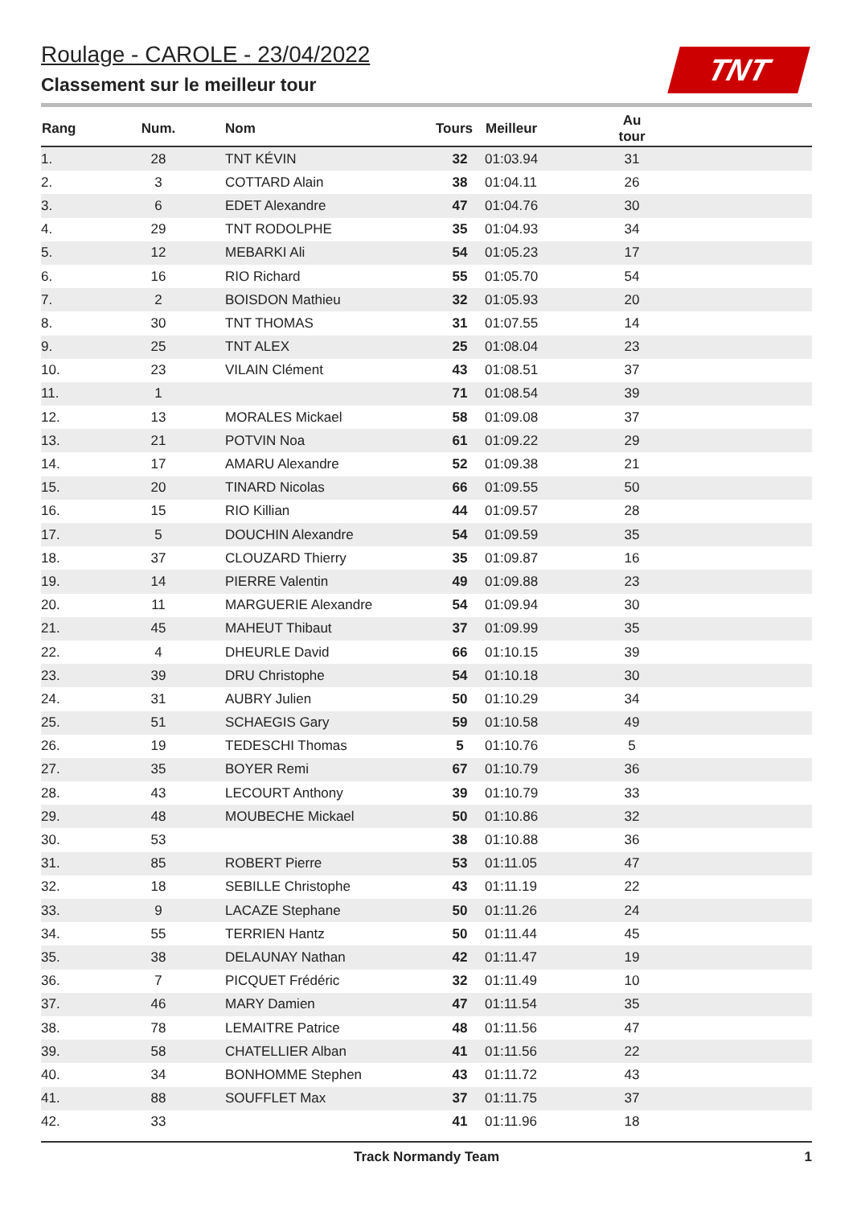Roulage - CAROLE - 23/04/2022
Classement sur le meilleur tour
TNT
| Rang | Num. | Nom | Tours | Meilleur | Au tour | |
| --- | --- | --- | --- | --- | --- | --- |
| 1. | 28 | TNT KÉVIN | 32 | 01:03.94 | 31 | |
| 2. | 3 | COTTARD Alain | 38 | 01:04.11 | 26 | |
| 3. | 6 | EDET Alexandre | 47 | 01:04.76 | 30 | |
| 4. | 29 | TNT RODOLPHE | 35 | 01:04.93 | 34 | |
| 5. | 12 | MEBARKI Ali | 54 | 01:05.23 | 17 | |
| 6. | 16 | RIO Richard | 55 | 01:05.70 | 54 | |
| 7. | 2 | BOISDON Mathieu | 32 | 01:05.93 | 20 | |
| 8. | 30 | TNT THOMAS | 31 | 01:07.55 | 14 | |
| 9. | 25 | TNT ALEX | 25 | 01:08.04 | 23 | |
| 10. | 23 | VILAIN Clément | 43 | 01:08.51 | 37 | |
| 11. | 1 | | 71 | 01:08.54 | 39 | |
| 12. | 13 | MORALES Mickael | 58 | 01:09.08 | 37 | |
| 13. | 21 | POTVIN Noa | 61 | 01:09.22 | 29 | |
| 14. | 17 | AMARU Alexandre | 52 | 01:09.38 | 21 | |
| 15. | 20 | TINARD Nicolas | 66 | 01:09.55 | 50 | |
| 16. | 15 | RIO Killian | 44 | 01:09.57 | 28 | |
| 17. | 5 | DOUCHIN Alexandre | 54 | 01:09.59 | 35 | |
| 18. | 37 | CLOUZARD Thierry | 35 | 01:09.87 | 16 | |
| 19. | 14 | PIERRE Valentin | 49 | 01:09.88 | 23 | |
| 20. | 11 | MARGUERIE Alexandre | 54 | 01:09.94 | 30 | |
| 21. | 45 | MAHEUT Thibaut | 37 | 01:09.99 | 35 | |
| 22. | 4 | DHEURLE David | 66 | 01:10.15 | 39 | |
| 23. | 39 | DRU Christophe | 54 | 01:10.18 | 30 | |
| 24. | 31 | AUBRY Julien | 50 | 01:10.29 | 34 | |
| 25. | 51 | SCHAEGIS Gary | 59 | 01:10.58 | 49 | |
| 26. | 19 | TEDESCHI Thomas | 5 | 01:10.76 | 5 | |
| 27. | 35 | BOYER Remi | 67 | 01:10.79 | 36 | |
| 28. | 43 | LECOURT Anthony | 39 | 01:10.79 | 33 | |
| 29. | 48 | MOUBECHE Mickael | 50 | 01:10.86 | 32 | |
| 30. | 53 | | 38 | 01:10.88 | 36 | |
| 31. | 85 | ROBERT Pierre | 53 | 01:11.05 | 47 | |
| 32. | 18 | SEBILLE Christophe | 43 | 01:11.19 | 22 | |
| 33. | 9 | LACAZE Stephane | 50 | 01:11.26 | 24 | |
| 34. | 55 | TERRIEN Hantz | 50 | 01:11.44 | 45 | |
| 35. | 38 | DELAUNAY Nathan | 42 | 01:11.47 | 19 | |
| 36. | 7 | PICQUET Frédéric | 32 | 01:11.49 | 10 | |
| 37. | 46 | MARY Damien | 47 | 01:11.54 | 35 | |
| 38. | 78 | LEMAITRE Patrice | 48 | 01:11.56 | 47 | |
| 39. | 58 | CHATELLIER Alban | 41 | 01:11.56 | 22 | |
| 40. | 34 | BONHOMME Stephen | 43 | 01:11.72 | 43 | |
| 41. | 88 | SOUFFLET Max | 37 | 01:11.75 | 37 | |
| 42. | 33 | | 41 | 01:11.96 | 18 | |
Track Normandy Team 1